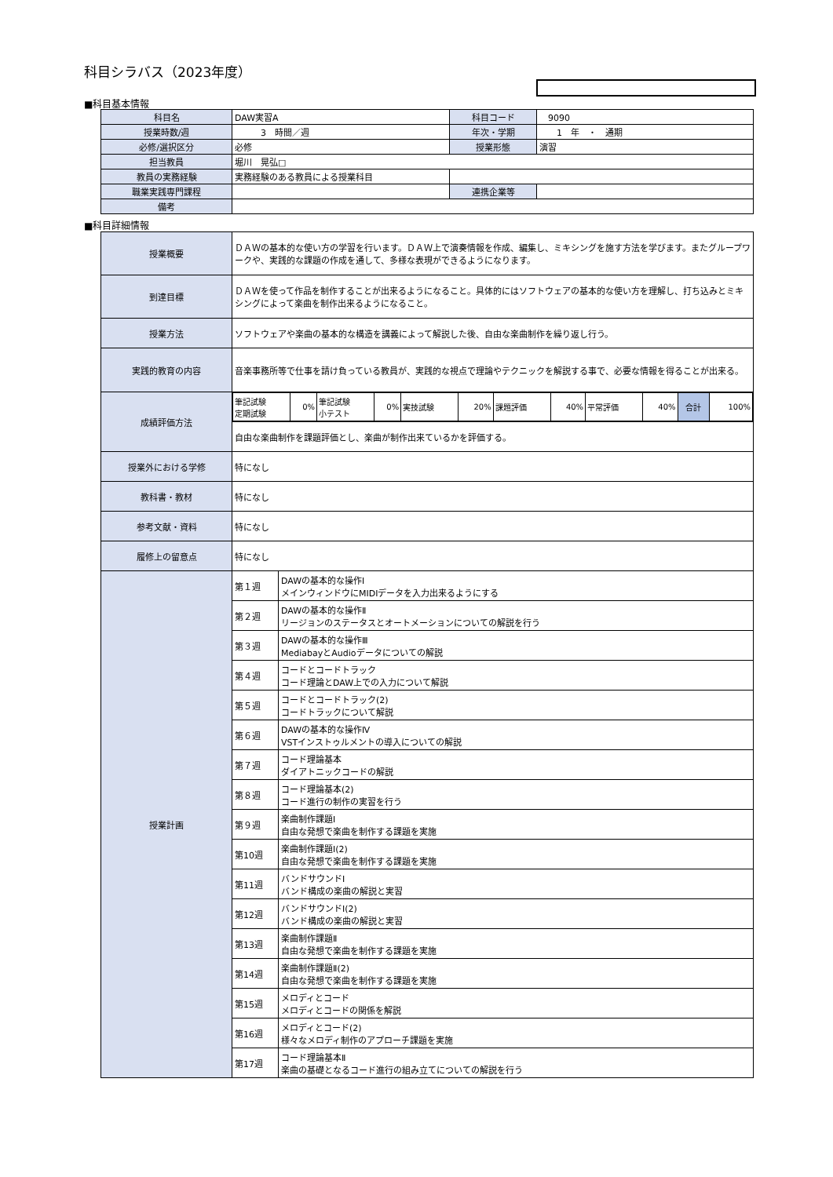科目シラバス（2023年度）
■科目基本情報
| 科目名 | DAW実習A | 科目コード | 9090 |
| 授業時数/週 | 3 時間／週 | 年次・学期 | 1 年 ・ 通期 |
| 必修/選択区分 | 必修 | 授業形態 | 演習 |
| 担当教員 | 堀川 晃弘□ | | |
| 教員の実務経験 | 実務経験のある教員による授業科目 | | |
| 職業実践専門課程 | | 連携企業等 | |
| 備考 | | | |
■科目詳細情報
| 授業概要 | ＤＡＷの基本的な使い方の学習を行います。ＤＡＷ上で演奏情報を作成、編集し、ミキシングを施す方法を学びます。またグループワークや、実践的な課題の作成を通して、多様な表現ができるようになります。 | |
| 到達目標 | ＤＡＷを使って作品を制作することが出来るようになること。具体的にはソフトウェアの基本的な使い方を理解し、打ち込みとミキシングによって楽曲を制作出来るようになること。 | |
| 授業方法 | ソフトウェアや楽曲の基本的な構造を講義によって解説した後、自由な楽曲制作を繰り返し行う。 | |
| 実践的教育の内容 | 音楽事務所等で仕事を請け負っている教員が、実践的な視点で理論やテクニックを解説する事で、必要な情報を得ることが出来る。 | |
| 成績評価方法 | / 筆記試験 定期試験 / 0% / 筆記試験 小テスト / 0% / 実技試験 / 20% / 課題評価 / 40% / 平常評価 / 40% / 合計 / 100% / | |
| | 自由な楽曲制作を課題評価とし、楽曲が制作出来ているかを評価する。 | |
| 授業外における学修 | 特になし | |
| 教科書・教材 | 特になし | |
| 参考文献・資料 | 特になし | |
| 履修上の留意点 | 特になし | |
| 授業計画 | 第１週 | DAWの基本的な操作Ⅰ メインウィンドウにMIDIデータを入力出来るようにする |
| | 第２週 | DAWの基本的な操作Ⅱ リージョンのステータスとオートメーションについての解説を行う |
| | 第３週 | DAWの基本的な操作Ⅲ MediabayとAudioデータについての解説 |
| | 第４週 | コードとコードトラック コード理論とDAW上での入力について解説 |
| | 第５週 | コードとコードトラック(2) コードトラックについて解説 |
| | 第６週 | DAWの基本的な操作Ⅳ VSTインストゥルメントの導入についての解説 |
| | 第７週 | コード理論基本 ダイアトニックコードの解説 |
| | 第８週 | コード理論基本(2) コード進行の制作の実習を行う |
| | 第９週 | 楽曲制作課題Ⅰ 自由な発想で楽曲を制作する課題を実施 |
| | 第10週 | 楽曲制作課題Ⅰ(2) 自由な発想で楽曲を制作する課題を実施 |
| | 第11週 | バンドサウンドⅠ バンド構成の楽曲の解説と実習 |
| | 第12週 | バンドサウンドⅠ(2) バンド構成の楽曲の解説と実習 |
| | 第13週 | 楽曲制作課題Ⅱ 自由な発想で楽曲を制作する課題を実施 |
| | 第14週 | 楽曲制作課題Ⅱ(2) 自由な発想で楽曲を制作する課題を実施 |
| | 第15週 | メロディとコード メロディとコードの関係を解説 |
| | 第16週 | メロディとコード(2) 様々なメロディ制作のアプローチ課題を実施 |
| | 第17週 | コード理論基本Ⅱ 楽曲の基礎となるコード進行の組み立てについての解説を行う |